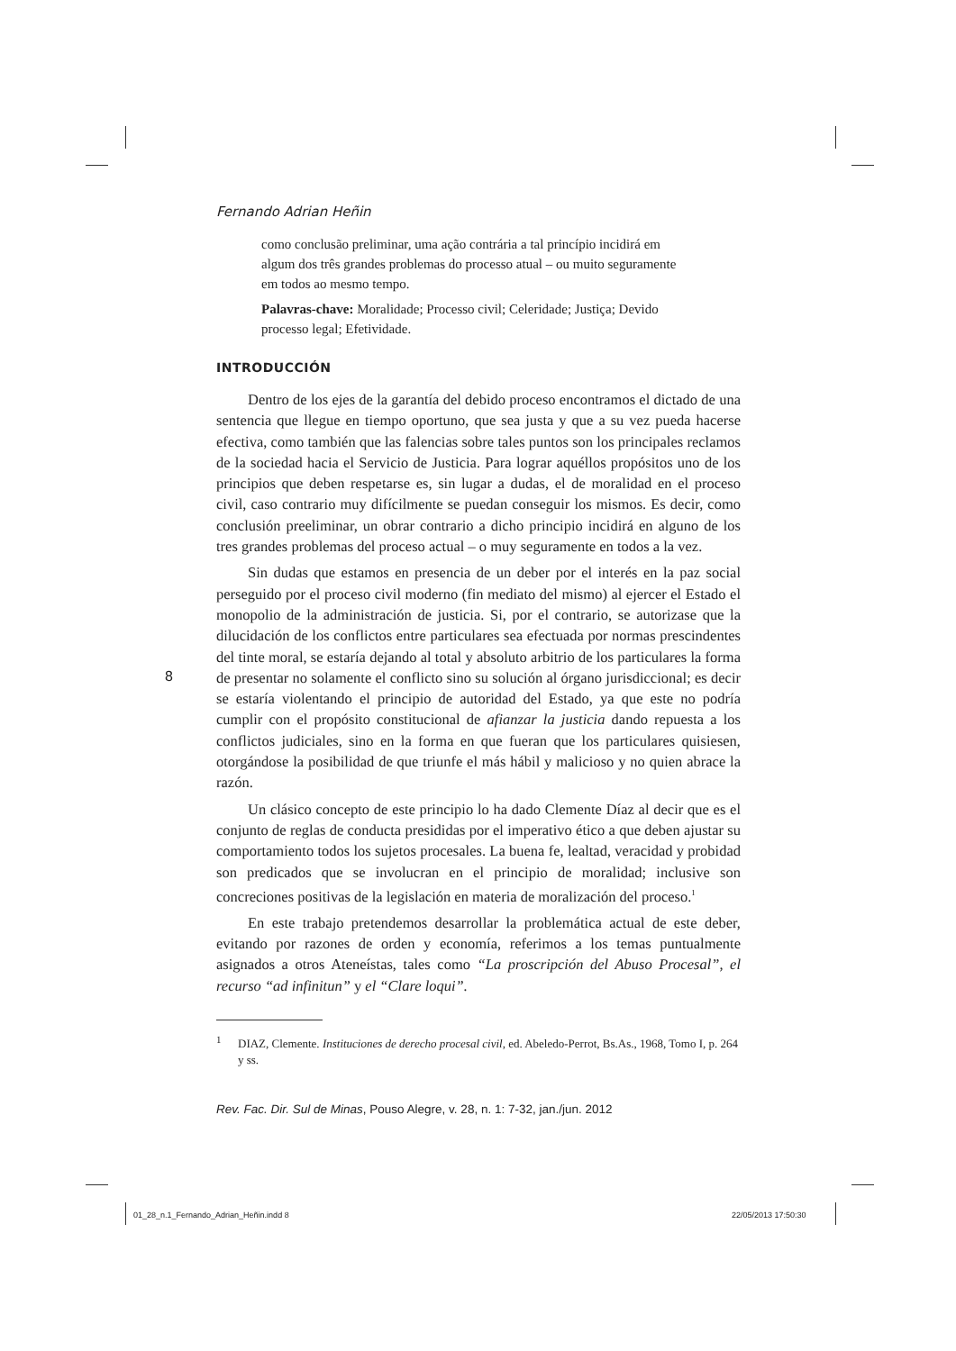Fernando Adrian Heñin
como conclusão preliminar, uma ação contrária a tal princípio incidirá em algum dos três grandes problemas do processo atual – ou muito seguramente em todos ao mesmo tempo.
Palavras-chave: Moralidade; Processo civil; Celeridade; Justiça; Devido processo legal; Efetividade.
INTRODUCCIÓN
Dentro de los ejes de la garantía del debido proceso encontramos el dictado de una sentencia que llegue en tiempo oportuno, que sea justa y que a su vez pueda hacerse efectiva, como también que las falencias sobre tales puntos son los principales reclamos de la sociedad hacia el Servicio de Justicia. Para lograr aquéllos propósitos uno de los principios que deben respetarse es, sin lugar a dudas, el de moralidad en el proceso civil, caso contrario muy difícilmente se puedan conseguir los mismos. Es decir, como conclusión preeliminar, un obrar contrario a dicho principio incidirá en alguno de los tres grandes problemas del proceso actual – o muy seguramente en todos a la vez.
Sin dudas que estamos en presencia de un deber por el interés en la paz social perseguido por el proceso civil moderno (fin mediato del mismo) al ejercer el Estado el monopolio de la administración de justicia. Si, por el contrario, se autorizase que la dilucidación de los conflictos entre particulares sea efectuada por normas prescindentes del tinte moral, se estaría dejando al total y absoluto arbitrio de los particulares la forma de presentar no solamente el conflicto sino su solución al órgano jurisdiccional; es decir se estaría violentando el principio de autoridad del Estado, ya que este no podría cumplir con el propósito constitucional de afianzar la justicia dando repuesta a los conflictos judiciales, sino en la forma en que fueran que los particulares quisiesen, otorgándose la posibilidad de que triunfe el más hábil y malicioso y no quien abrace la razón.
Un clásico concepto de este principio lo ha dado Clemente Díaz al decir que es el conjunto de reglas de conducta presididas por el imperativo ético a que deben ajustar su comportamiento todos los sujetos procesales. La buena fe, lealtad, veracidad y probidad son predicados que se involucran en el principio de moralidad; inclusive son concreciones positivas de la legislación en materia de moralización del proceso.<sup>1</sup>
En este trabajo pretendemos desarrollar la problemática actual de este deber, evitando por razones de orden y economía, referimos a los temas puntualmente asignados a otros Ateneístas, tales como “La proscripción del Abuso Procesal”, el recurso “ad infinitun” y el “Clare loqui”.
<sup>1</sup> DIAZ, Clemente. Instituciones de derecho procesal civil, ed. Abeledo-Perrot, Bs.As., 1968, Tomo I, p. 264 y ss.
Rev. Fac. Dir. Sul de Minas, Pouso Alegre, v. 28, n. 1: 7-32, jan./jun. 2012
8
01_28_n.1_Fernando_Adrian_Heñin.indd 8
22/05/2013 17:50:30